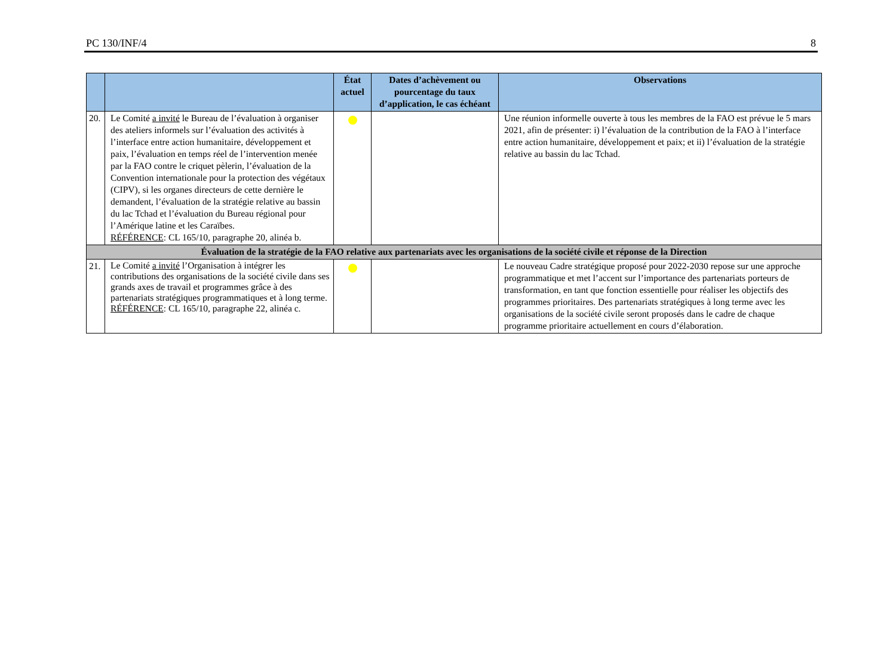PC 130/INF/4 8
| | | État actuel | Dates d’achèvement ou pourcentage du taux d’application, le cas échéant | Observations |
| --- | --- | --- | --- | --- |
| 20. | Le Comité a invité le Bureau de l’évaluation à organiser des ateliers informels sur l’évaluation des activités à l’interface entre action humanitaire, développement et paix, l’évaluation en temps réel de l’intervention menée par la FAO contre le criquet pèlerin, l’évaluation de la Convention internationale pour la protection des végétaux (CIPV), si les organes directeurs de cette dernière le demandent, l’évaluation de la stratégie relative au bassin du lac Tchad et l’évaluation du Bureau régional pour l’Amérique latine et les Caraïbes. RÉFÉRENCE : CL 165/10, paragraphe 20, alinéa b. | | | Une réunion informelle ouverte à tous les membres de la FAO est prévue le 5 mars 2021, afin de présenter: i) l’évaluation de la contribution de la FAO à l’interface entre action humanitaire, développement et paix; et ii) l’évaluation de la stratégie relative au bassin du lac Tchad. |
| Évaluation de la stratégie de la FAO relative aux partenariats avec les organisations de la société civile et réponse de la Direction | | | | |
| 21. | Le Comité a invité l’Organisation à intégrer les contributions des organisations de la société civile dans ses grands axes de travail et programmes grâce à des partenariats stratégiques programmatiques et à long terme. RÉFÉRENCE : CL 165/10, paragraphe 22, alinéa c. | | | Le nouveau Cadre stratégique proposé pour 2022-2030 repose sur une approche programmatique et met l’accent sur l’importance des partenariats porteurs de transformation, en tant que fonction essentielle pour réaliser les objectifs des programmes prioritaires. Des partenariats stratégiques à long terme avec les organisations de la société civile seront proposés dans le cadre de chaque programme prioritaire actuellement en cours d’élaboration. |